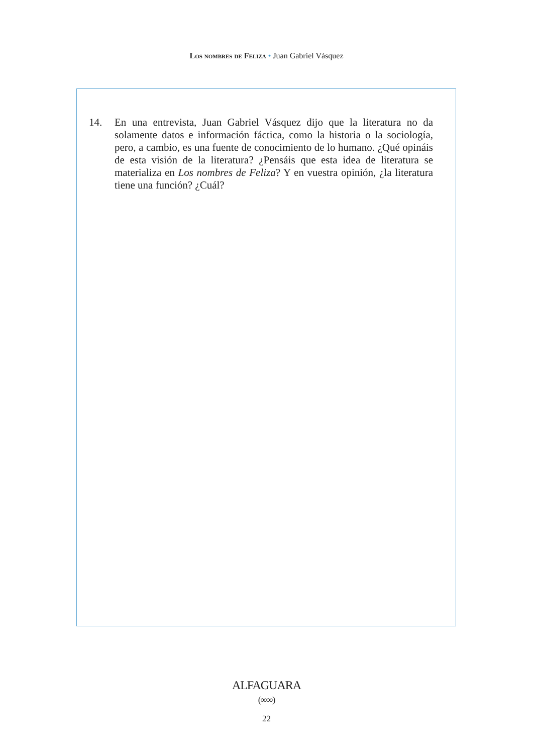Los nombres de Feliza • Juan Gabriel Vásquez
14. En una entrevista, Juan Gabriel Vásquez dijo que la literatura no da solamente datos e información fáctica, como la historia o la sociología, pero, a cambio, es una fuente de conocimiento de lo humano. ¿Qué opináis de esta visión de la literatura? ¿Pensáis que esta idea de literatura se materializa en Los nombres de Feliza? Y en vuestra opinión, ¿la literatura tiene una función? ¿Cuál?
ALFAGUARA
(∞∞)
22